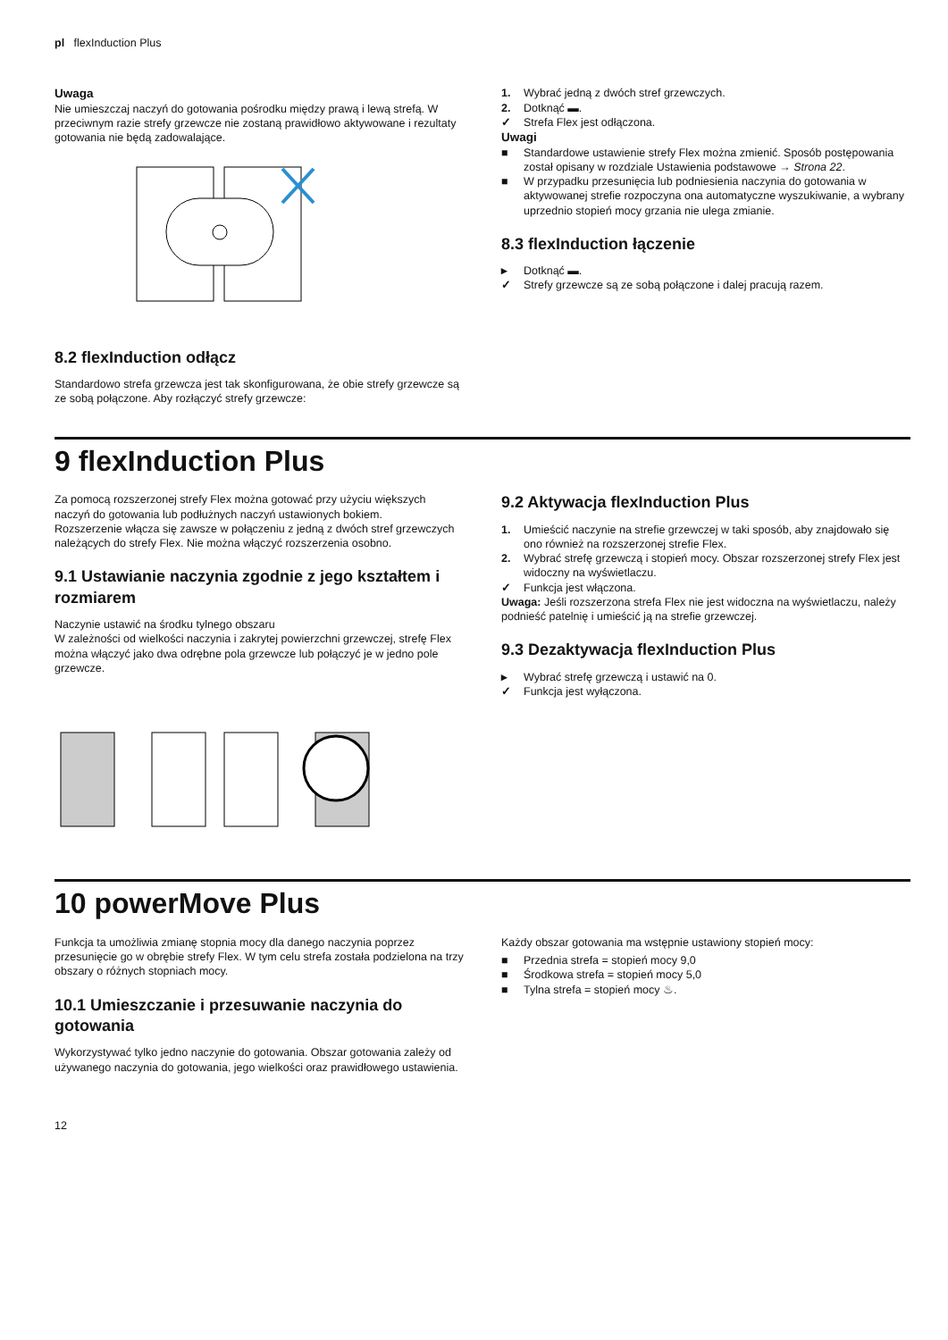pl flexInduction Plus
Uwaga
Nie umieszczaj naczyń do gotowania pośrodku między prawą i lewą strefą. W przeciwnym razie strefy grzewcze nie zostaną prawidłowo aktywowane i rezultaty gotowania nie będą zadowalające.
8.2 flexInduction odłącz
Standardowo strefa grzewcza jest tak skonfigurowana, że obie strefy grzewcze są ze sobą połączone. Aby rozłączyć strefy grzewcze:
1. Wybrać jedną z dwóch stref grzewczych.
2. Dotknąć ▬.
✓ Strefa Flex jest odłączona.
Uwagi
■ Standardowe ustawienie strefy Flex można zmienić. Sposób postępowania został opisany w rozdziale Ustawienia podstawowe → Strona 22.
■ W przypadku przesunięcia lub podniesienia naczynia do gotowania w aktywowanej strefie rozpoczyna ona automatyczne wyszukiwanie, a wybrany uprzednio stopień mocy grzania nie ulega zmianie.
8.3 flexInduction łączenie
▸ Dotknąć ▬.
✓ Strefy grzewcze są ze sobą połączone i dalej pracują razem.
9 flexInduction Plus
Za pomocą rozszerzonej strefy Flex można gotować przy użyciu większych naczyń do gotowania lub podłużnych naczyń ustawionych bokiem.
Rozszerzenie włącza się zawsze w połączeniu z jedną z dwóch stref grzewczych należących do strefy Flex. Nie można włączyć rozszerzenia osobno.
9.1 Ustawianie naczynia zgodnie z jego kształtem i rozmiarem
Naczynie ustawić na środku tylnego obszaru
W zależności od wielkości naczynia i zakrytej powierzchni grzewczej, strefę Flex można włączyć jako dwa odrębne pola grzewcze lub połączyć je w jedno pole grzewcze.
9.2 Aktywacja flexInduction Plus
1. Umieścić naczynie na strefie grzewczej w taki sposób, aby znajdowało się ono również na rozszerzonej strefie Flex.
2. Wybrać strefę grzewczą i stopień mocy. Obszar rozszerzonej strefy Flex jest widoczny na wyświetlaczu.
✓ Funkcja jest włączona.
Uwaga: Jeśli rozszerzona strefa Flex nie jest widoczna na wyświetlaczu, należy podnieść patelnię i umieścić ją na strefie grzewczej.
9.3 Dezaktywacja flexInduction Plus
▸ Wybrać strefę grzewczą i ustawić na 0.
✓ Funkcja jest wyłączona.
10 powerMove Plus
Funkcja ta umożliwia zmianę stopnia mocy dla danego naczynia poprzez przesunięcie go w obrębie strefy Flex. W tym celu strefa została podzielona na trzy obszary o różnych stopniach mocy.
10.1 Umieszczanie i przesuwanie naczynia do gotowania
Wykorzystywać tylko jedno naczynie do gotowania. Obszar gotowania zależy od używanego naczynia do gotowania, jego wielkości oraz prawidłowego ustawienia.
Każdy obszar gotowania ma wstępnie ustawiony stopień mocy:
■ Przednia strefa = stopień mocy 9,0
■ Środkowa strefa = stopień mocy 5,0
■ Tylna strefa = stopień mocy ♨.
12